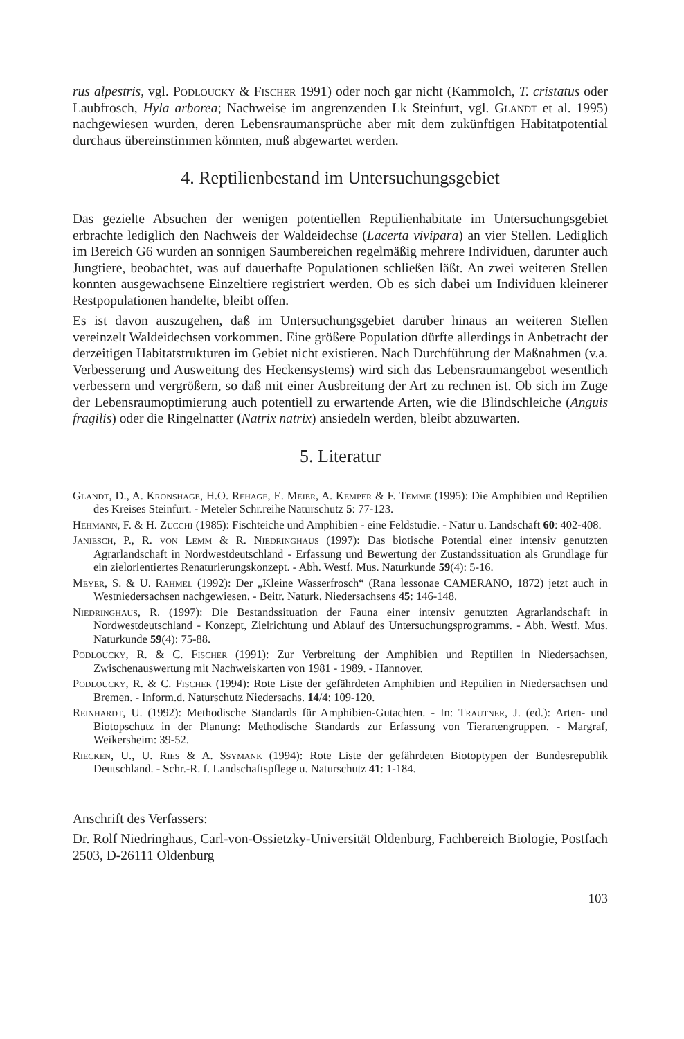rus alpestris, vgl. Podloucky & Fischer 1991) oder noch gar nicht (Kammolch, T. cristatus oder Laubfrosch, Hyla arborea; Nachweise im angrenzenden Lk Steinfurt, vgl. Glandt et al. 1995) nachgewiesen wurden, deren Lebensraumansprüche aber mit dem zukünftigen Habitatpotential durchaus übereinstimmen könnten, muß abgewartet werden.
4. Reptilienbestand im Untersuchungsgebiet
Das gezielte Absuchen der wenigen potentiellen Reptilienhabitate im Untersuchungsgebiet erbrachte lediglich den Nachweis der Waldeidechse (Lacerta vivipara) an vier Stellen. Lediglich im Bereich G6 wurden an sonnigen Saumbereichen regelmäßig mehrere Individuen, darunter auch Jungtiere, beobachtet, was auf dauerhafte Populationen schließen läßt. An zwei weiteren Stellen konnten ausgewachsene Einzeltiere registriert werden. Ob es sich dabei um Individuen kleinerer Restpopulationen handelte, bleibt offen.
Es ist davon auszugehen, daß im Untersuchungsgebiet darüber hinaus an weiteren Stellen vereinzelt Waldeidechsen vorkommen. Eine größere Population dürfte allerdings in Anbetracht der derzeitigen Habitatstrukturen im Gebiet nicht existieren. Nach Durchführung der Maßnahmen (v.a. Verbesserung und Ausweitung des Heckensystems) wird sich das Lebensraumangebot wesentlich verbessern und vergrößern, so daß mit einer Ausbreitung der Art zu rechnen ist. Ob sich im Zuge der Lebensraumoptimierung auch potentiell zu erwartende Arten, wie die Blindschleiche (Anguis fragilis) oder die Ringelnatter (Natrix natrix) ansiedeln werden, bleibt abzuwarten.
5. Literatur
Glandt, D., A. Kronshage, H.O. Rehage, E. Meier, A. Kemper & F. Temme (1995): Die Amphibien und Reptilien des Kreises Steinfurt. - Meteler Schr.reihe Naturschutz 5: 77-123.
Hehmann, F. & H. Zucchi (1985): Fischteiche und Amphibien - eine Feldstudie. - Natur u. Landschaft 60: 402-408.
Janiesch, P., R. von Lemm & R. Niedringhaus (1997): Das biotische Potential einer intensiv genutzten Agrarlandschaft in Nordwestdeutschland - Erfassung und Bewertung der Zustandssituation als Grundlage für ein zielorientiertes Renaturierungskonzept. - Abh. Westf. Mus. Naturkunde 59(4): 5-16.
Meyer, S. & U. Rahmel (1992): Der „Kleine Wasserfrosch“ (Rana lessonae CAMERANO, 1872) jetzt auch in Westniedersachsen nachgewiesen. - Beitr. Naturk. Niedersachsens 45: 146-148.
Niedringhaus, R. (1997): Die Bestandssituation der Fauna einer intensiv genutzten Agrarlandschaft in Nordwestdeutschland - Konzept, Zielrichtung und Ablauf des Untersuchungsprogramms. - Abh. Westf. Mus. Naturkunde 59(4): 75-88.
Podloucky, R. & C. Fischer (1991): Zur Verbreitung der Amphibien und Reptilien in Niedersachsen, Zwischenauswertung mit Nachweiskarten von 1981 - 1989. - Hannover.
Podloucky, R. & C. Fischer (1994): Rote Liste der gefährdeten Amphibien und Reptilien in Niedersachsen und Bremen. - Inform.d. Naturschutz Niedersachs. 14/4: 109-120.
Reinhardt, U. (1992): Methodische Standards für Amphibien-Gutachten. - In: Trautner, J. (ed.): Arten- und Biotopschutz in der Planung: Methodische Standards zur Erfassung von Tierartengruppen. - Margraf, Weikersheim: 39-52.
Riecken, U., U. Ries & A. Ssymank (1994): Rote Liste der gefährdeten Biotoptypen der Bundesrepublik Deutschland. - Schr.-R. f. Landschaftspflege u. Naturschutz 41: 1-184.
Anschrift des Verfassers:
Dr. Rolf Niedringhaus, Carl-von-Ossietzky-Universität Oldenburg, Fachbereich Biologie, Postfach 2503, D-26111 Oldenburg
103